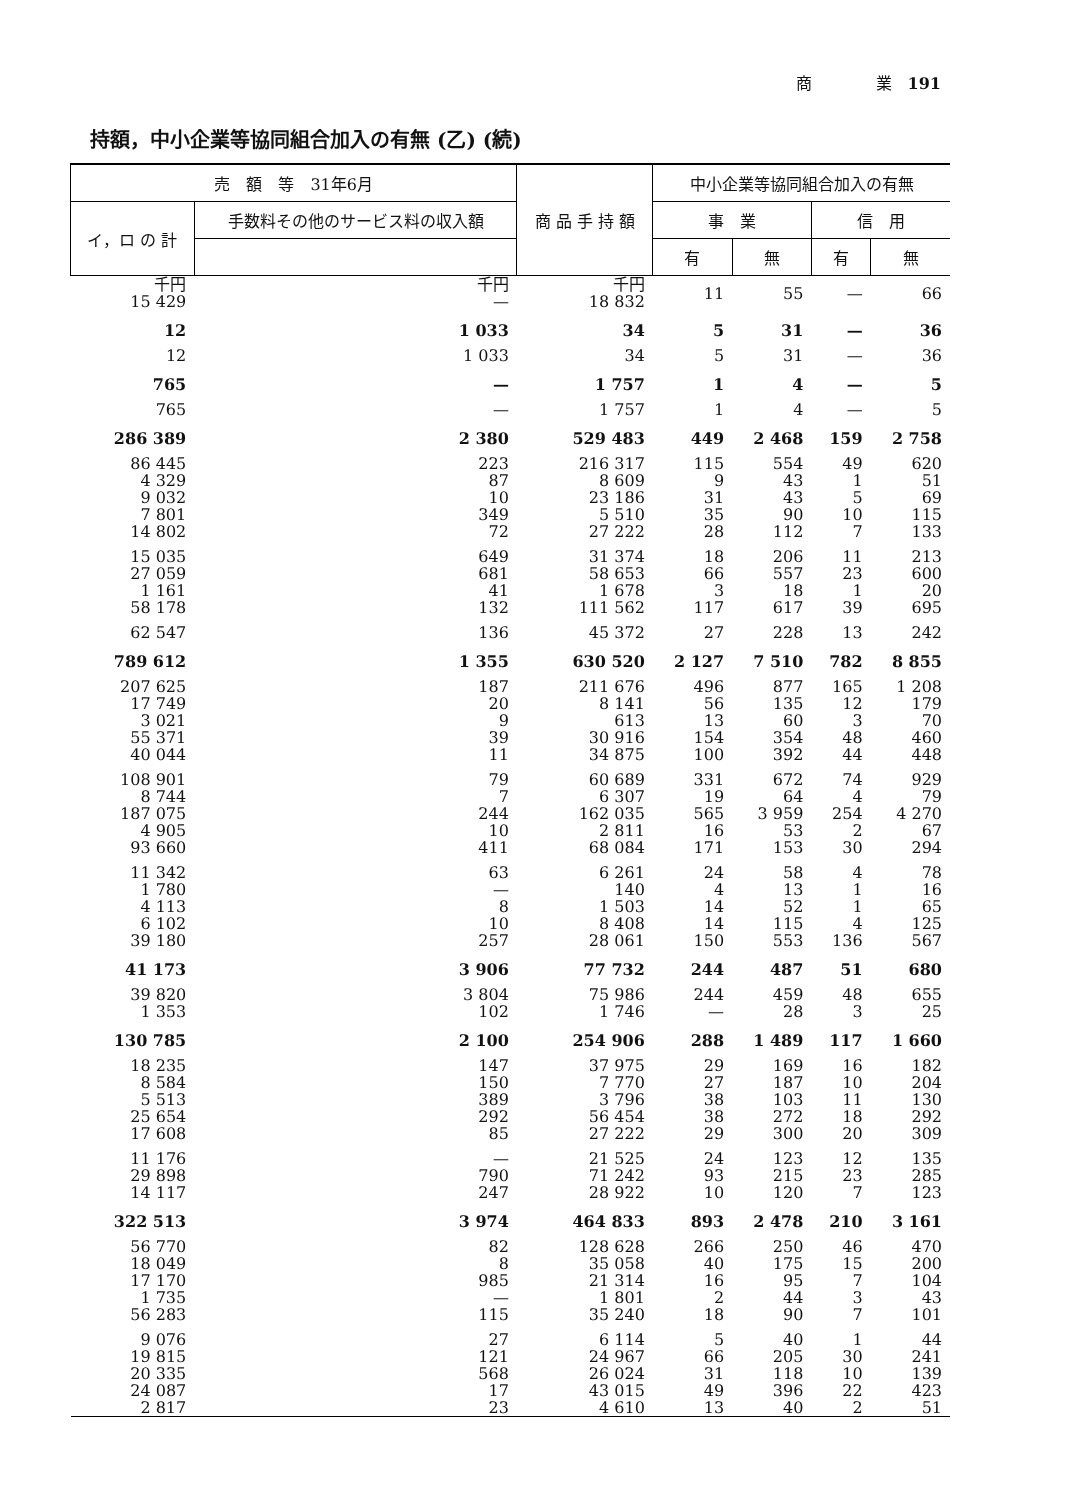商　　　　業　191
持額，中小企業等協同組合加入の有無 (乙) (続)
| 売 額 等 31年6月 | | 商 品 手 持 額 | 中小企業等協同組合加入の有無 | | | |
| --- | --- | --- | --- | --- | --- | --- |
| イ，ロ の 計 | 手数料その他のサービス料の収入額 | | 事 業 | | 信 用 | |
| | | | 有 | 無 | 有 | 無 |
| 千円 15 429 | 千円 — | 千円 18 832 | 11 | 55 | — | 66 |
| 12 | 1 033 | 34 | 5 | 31 | — | 36 |
| 12 | 1 033 | 34 | 5 | 31 | — | 36 |
| 765 | — | 1 757 | 1 | 4 | — | 5 |
| 765 | — | 1 757 | 1 | 4 | — | 5 |
| 286 389 | 2 380 | 529 483 | 449 | 2 468 | 159 | 2 758 |
| 86 445 4 329 9 032 7 801 14 802 | 223 87 10 349 72 | 216 317 8 609 23 186 5 510 27 222 | 115 9 31 35 28 | 554 43 43 90 112 | 49 1 5 10 7 | 620 51 69 115 133 |
| 15 035 27 059 1 161 58 178 | 649 681 41 132 | 31 374 58 653 1 678 111 562 | 18 66 3 117 | 206 557 18 617 | 11 23 1 39 | 213 600 20 695 |
| 62 547 | 136 | 45 372 | 27 | 228 | 13 | 242 |
| 789 612 | 1 355 | 630 520 | 2 127 | 7 510 | 782 | 8 855 |
| 207 625 17 749 3 021 55 371 40 044 | 187 20 9 39 11 | 211 676 8 141 613 30 916 34 875 | 496 56 13 154 100 | 877 135 60 354 392 | 165 12 3 48 44 | 1 208 179 70 460 448 |
| 108 901 8 744 187 075 4 905 93 660 | 79 7 244 10 411 | 60 689 6 307 162 035 2 811 68 084 | 331 19 565 16 171 | 672 64 3 959 53 153 | 74 4 254 2 30 | 929 79 4 270 67 294 |
| 11 342 1 780 4 113 6 102 39 180 | 63 — 8 10 257 | 6 261 140 1 503 8 408 28 061 | 24 4 14 14 150 | 58 13 52 115 553 | 4 1 1 4 136 | 78 16 65 125 567 |
| 41 173 | 3 906 | 77 732 | 244 | 487 | 51 | 680 |
| 39 820 1 353 | 3 804 102 | 75 986 1 746 | 244 — | 459 28 | 48 3 | 655 25 |
| 130 785 | 2 100 | 254 906 | 288 | 1 489 | 117 | 1 660 |
| 18 235 8 584 5 513 25 654 17 608 | 147 150 389 292 85 | 37 975 7 770 3 796 56 454 27 222 | 29 27 38 38 29 | 169 187 103 272 300 | 16 10 11 18 20 | 182 204 130 292 309 |
| 11 176 29 898 14 117 | — 790 247 | 21 525 71 242 28 922 | 24 93 10 | 123 215 120 | 12 23 7 | 135 285 123 |
| 322 513 | 3 974 | 464 833 | 893 | 2 478 | 210 | 3 161 |
| 56 770 18 049 17 170 1 735 56 283 | 82 8 985 — 115 | 128 628 35 058 21 314 1 801 35 240 | 266 40 16 2 18 | 250 175 95 44 90 | 46 15 7 3 7 | 470 200 104 43 101 |
| 9 076 19 815 20 335 24 087 2 817 | 27 121 568 17 23 | 6 114 24 967 26 024 43 015 4 610 | 5 66 31 49 13 | 40 205 118 396 40 | 1 30 10 22 2 | 44 241 139 423 51 |